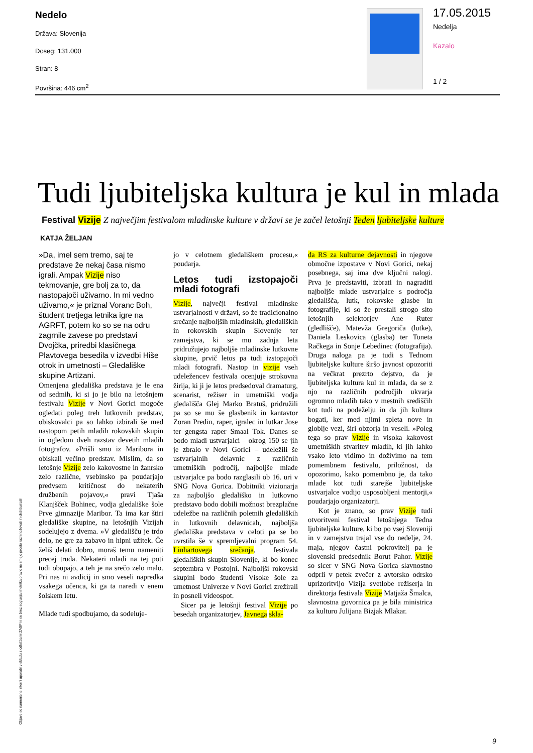Nedelo
Država: Slovenija
Doseg: 131.000
Stran: 8
Površina: 446 cm<sup>2</sup>
17.05.2015
Nedelja
Kazalo
1 / 2
Tudi ljubiteljska kultura je kul in mlada
Festival Vizije Z največjim festivalom mladinske kulture v državi se je začel letošnji Teden ljubiteljske kulture
KATJA ŽELJAN
»Da, imel sem tremo, saj te predstave že nekaj časa nismo igrali. Ampak Vizije niso tekmovanje, gre bolj za to, da nastopajoči uživamo. In mi vedno uživamo,« je priznal Voranc Boh, študent tretjega letnika igre na AGRFT, potem ko so se na odru zagrnile zavese po predstavi Dvojčka, priredbi klasičnega Plavtovega besedila v izvedbi Hiše otrok in umetnosti – Gledališke skupine Artizani.
Omenjena gledališka predstava je le ena od sedmih, ki si jo je bilo na letošnjem festivalu Vizije v Novi Gorici mogoče ogledati poleg treh lutkovnih predstav, obiskovalci pa so lahko izbirali še med nastopom petih mladih rokovskih skupin in ogledom dveh razstav devetih mladih fotografov. »Prišli smo iz Maribora in obiskali večino predstav. Mislim, da so letošnje Vizije zelo kakovostne in žanrsko zelo različne, vsebinsko pa poudarjajo predvsem kritičnost do nekaterih družbenih pojavov,« pravi Tjaša Klanjšček Bohinec, vodja gledališke šole Prve gimnazije Maribor. Ta ima kar štiri gledališke skupine, na letošnjih Vizijah sodelujejo z dvema. »V gledališču je trdo delo, ne gre za zabavo in hipni užitek. Če želiš delati dobro, moraš temu nameniti precej truda. Nekateri mladi na tej poti tudi obupajo, a teh je na srečo zelo malo. Pri nas ni avdicij in smo veseli napredka vsakega učenca, ki ga ta naredi v enem šolskem letu.
Mlade tudi spodbujamo, da sodeluje-
jo v celotnem gledališkem procesu,« poudarja.
Letos tudi izstopajoči mladi fotografi
Vizije, največji festival mladinske ustvarjalnosti v državi, so že tradicionalno srečanje najboljših mladinskih, gledaliških in rokovskih skupin Slovenije ter zamejstva, ki se mu zadnja leta pridružujejo najboljše mladinske lutkovne skupine, prvič letos pa tudi izstopajoči mladi fotografi. Nastop in vizije vseh udeležencev festivala ocenjuje strokovna žirija, ki ji je letos predsedoval dramaturg, scenarist, režiser in umetniški vodja gledališča Glej Marko Bratuš, pridružili pa so se mu še glasbenik in kantavtor Zoran Predin, raper, igralec in lutkar Jose ter gengsta raper Smaal Tok. Danes se bodo mladi ustvarjalci – okrog 150 se jih je zbralo v Novi Gorici – udeležili še ustvarjalnih delavnic z različnih umetniških področij, najboljše mlade ustvarjalce pa bodo razglasili ob 16. uri v SNG Nova Gorica. Dobitniki vizionarja za najboljšo gledališko in lutkovno predstavo bodo dobili možnost brezplačne udeležbe na različnih poletnih gledaliških in lutkovnih delavnicah, najboljša gledališka predstava v celoti pa se bo uvrstila še v spremljevalni program 54. Linhartovega srečanja, festivala gledaliških skupin Slovenije, ki bo konec septembra v Postojni. Najboljši rokovski skupini bodo študenti Visoke šole za umetnost Univerze v Novi Gorici zrežirali in posneli videospot.
Sicer pa je letošnji festival Vizije po besedah organizatorjev, Javnega skla-
da RS za kulturne dejavnosti in njegove območne izpostave v Novi Gorici, nekaj posebnega, saj ima dve ključni nalogi. Prva je predstaviti, izbrati in nagraditi najboljše mlade ustvarjalce s področja gledališča, lutk, rokovske glasbe in fotografije, ki so že prestali strogo sito letošnjih selektorjev Ane Ruter (gledlišče), Matevža Gregoriča (lutke), Daniela Leskovica (glasba) ter Toneta Račkega in Sonje Lebedinec (fotografija). Druga naloga pa je tudi s Tednom ljubiteljske kulture širšo javnost opozoriti na večkrat prezrto dejstvo, da je ljubiteljska kultura kul in mlada, da se z njo na različnih področjih ukvarja ogromno mladih tako v mestnih središčih kot tudi na podeželju in da jih kultura bogati, ker med njimi spleta nove in globlje vezi, širi obzorja in veseli. »Poleg tega so prav Vizije in visoka kakovost umetniških stvaritev mladih, ki jih lahko vsako leto vidimo in doživimo na tem pomembnem festivalu, priložnost, da opozorimo, kako pomembno je, da tako mlade kot tudi starejše ljubiteljske ustvarjalce vodijo usposobljeni mentorji,« poudarjajo organizatorji.
Kot je znano, so prav Vizije tudi otvoritveni festival letošnjega Tedna ljubiteljske kulture, ki bo po vsej Sloveniji in v zamejstvu trajal vse do nedelje, 24. maja, njegov častni pokrovitelj pa je slovenski predsednik Borut Pahor. Vizije so sicer v SNG Nova Gorica slavnostno odprli v petek zvečer z avtorsko odrsko uprizoritvijo Vizija svetlobe režiserja in direktorja festivala Vizije Matjaža Šmalca, slavnostna govornica pa je bila ministrica za kulturo Julijana Bizjak Mlakar.
Objave so namenjene interni uporabi v skladu z odločbami ZASP in se brez soglasja imetnika pravic ne smejo prosto razmnoževati in distribuirati!
9